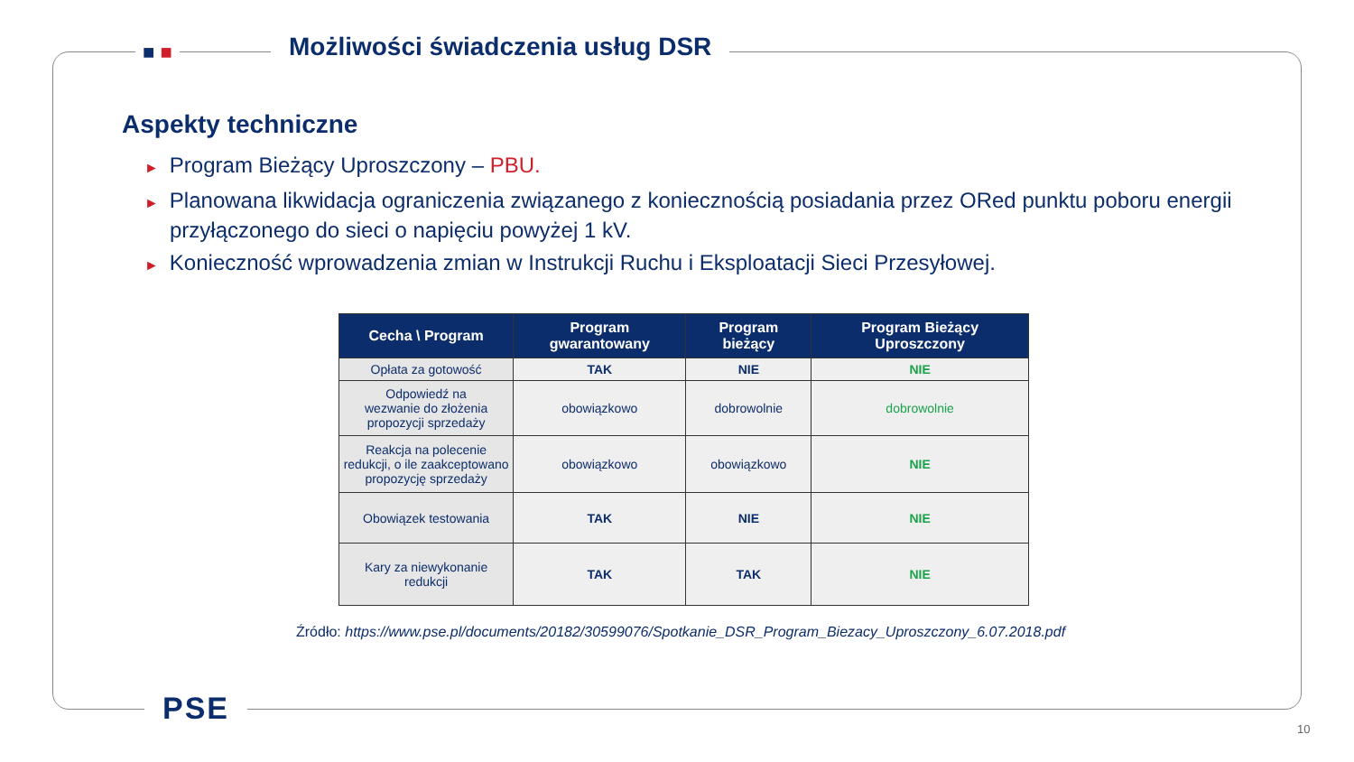■ ■
Możliwości świadczenia usług DSR
Aspekty techniczne
► Program Bieżący Uproszczony – PBU.
► Planowana likwidacja ograniczenia związanego z koniecznością posiadania przez ORed punktu poboru energii przyłączonego do sieci o napięciu powyżej 1 kV.
► Konieczność wprowadzenia zmian w Instrukcji Ruchu i Eksploatacji Sieci Przesyłowej.
| Cecha \ Program | Program gwarantowany | Program bieżący | Program Bieżący Uproszczony |
| --- | --- | --- | --- |
| Opłata za gotowość | TAK | NIE | NIE |
| Odpowiedź na wezwanie do złożenia propozycji sprzedaży | obowiązkowo | dobrowolnie | dobrowolnie |
| Reakcja na polecenie redukcji, o ile zaakceptowano propozycję sprzedaży | obowiązkowo | obowiązkowo | NIE |
| Obowiązek testowania | TAK | NIE | NIE |
| Kary za niewykonanie redukcji | TAK | TAK | NIE |
Źródło: https://www.pse.pl/documents/20182/30599076/Spotkanie_DSR_Program_Biezacy_Uproszczony_6.07.2018.pdf
PSE
10